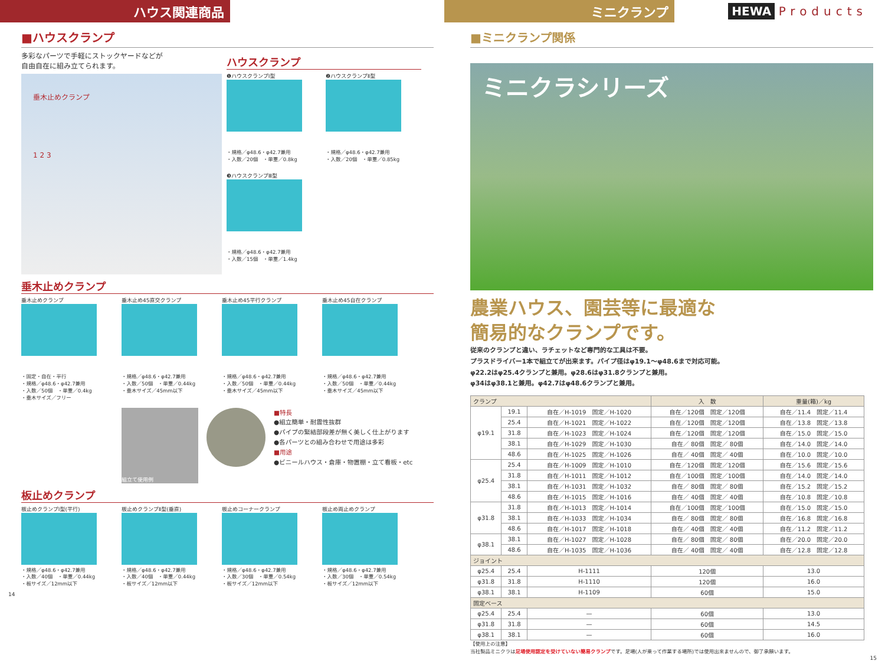ハウス関連商品
■ハウスクランプ
多彩なパーツで手軽にストックヤードなどが
自由自在に組み立てられます。
垂木止めクランプ
1 2 3
ハウスクランプ
❶ハウスクランプⅠ型
・規格／φ48.6・φ42.7兼用
・入数／20個　・単重／0.8kg
❷ハウスクランプⅡ型
・規格／φ48.6・φ42.7兼用
・入数／20個　・単重／0.85kg
❸ハウスクランプⅢ型
・規格／φ48.6・φ42.7兼用
・入数／15個　・単重／1.4kg
垂木止めクランプ
垂木止めクランプ
・固定・自在・平行
・規格／φ48.6・φ42.7兼用
・入数／50個　・単重／0.4kg
・垂木サイズ／フリー
垂木止め45直交クランプ
・規格／φ48.6・φ42.7兼用
・入数／50個　・単重／0.44kg
・垂木サイズ／45mm以下
垂木止め45平行クランプ
・規格／φ48.6・φ42.7兼用
・入数／50個　・単重／0.44kg
・垂木サイズ／45mm以下
垂木止め45自在クランプ
・規格／φ48.6・φ42.7兼用
・入数／50個　・単重／0.44kg
・垂木サイズ／45mm以下
組立て使用例
■特長
●組立簡単・耐震性抜群
●パイプの緊結部段差が無く美しく仕上がります
●各パーツとの組み合わせで用途は多彩
■用途
●ビニールハウス・倉庫・物置棚・立て看板・etc
板止めクランプ
板止めクランプⅠ型(平行)
・規格／φ48.6・φ42.7兼用
・入数／40個　・単重／0.44kg
・板サイズ／12mm以下
板止めクランプⅡ型(垂直)
・規格／φ48.6・φ42.7兼用
・入数／40個　・単重／0.44kg
・板サイズ／12mm以下
板止めコーナークランプ
・規格／φ48.6・φ42.7兼用
・入数／30個　・単重／0.54kg
・板サイズ／12mm以下
板止め両止めクランプ
・規格／φ48.6・φ42.7兼用
・入数／30個　・単重／0.54kg
・板サイズ／12mm以下
14
ミニクランプ HEWA Products
■ミニクランプ関係
ミニクラシリーズ
農業ハウス、園芸等に最適な
簡易的なクランプです。
従来のクランプと違い、ラチェットなど専門的な工具は不要。
プラスドライバー1本で組立てが出来ます。パイプ径はφ19.1〜φ48.6まで対応可能。
φ22.2はφ25.4クランプと兼用。φ28.6はφ31.8クランプと兼用。
φ34はφ38.1と兼用。φ42.7はφ48.6クランプと兼用。
| クランプ | | | 入 数 | 重量(箱)／kg |
| --- | --- | --- | --- | --- |
| φ19.1 | 19.1 | 自在／H-1019 固定／H-1020 | 自在／120個 固定／120個 | 自在／11.4 固定／11.4 |
| | 25.4 | 自在／H-1021 固定／H-1022 | 自在／120個 固定／120個 | 自在／13.8 固定／13.8 |
| | 31.8 | 自在／H-1023 固定／H-1024 | 自在／120個 固定／120個 | 自在／15.0 固定／15.0 |
| | 38.1 | 自在／H-1029 固定／H-1030 | 自在／ 80個 固定／ 80個 | 自在／14.0 固定／14.0 |
| | 48.6 | 自在／H-1025 固定／H-1026 | 自在／ 40個 固定／ 40個 | 自在／10.0 固定／10.0 |
| φ25.4 | 25.4 | 自在／H-1009 固定／H-1010 | 自在／120個 固定／120個 | 自在／15.6 固定／15.6 |
| | 31.8 | 自在／H-1011 固定／H-1012 | 自在／100個 固定／100個 | 自在／14.0 固定／14.0 |
| | 38.1 | 自在／H-1031 固定／H-1032 | 自在／ 80個 固定／ 80個 | 自在／15.2 固定／15.2 |
| | 48.6 | 自在／H-1015 固定／H-1016 | 自在／ 40個 固定／ 40個 | 自在／10.8 固定／10.8 |
| φ31.8 | 31.8 | 自在／H-1013 固定／H-1014 | 自在／100個 固定／100個 | 自在／15.0 固定／15.0 |
| | 38.1 | 自在／H-1033 固定／H-1034 | 自在／ 80個 固定／ 80個 | 自在／16.8 固定／16.8 |
| | 48.6 | 自在／H-1017 固定／H-1018 | 自在／ 40個 固定／ 40個 | 自在／11.2 固定／11.2 |
| φ38.1 | 38.1 | 自在／H-1027 固定／H-1028 | 自在／ 80個 固定／ 80個 | 自在／20.0 固定／20.0 |
| | 48.6 | 自在／H-1035 固定／H-1036 | 自在／ 40個 固定／ 40個 | 自在／12.8 固定／12.8 |
| ジョイント | | | | |
| φ25.4 | 25.4 | H-1111 | 120個 | 13.0 |
| φ31.8 | 31.8 | H-1110 | 120個 | 16.0 |
| φ38.1 | 38.1 | H-1109 | 60個 | 15.0 |
| 固定ベース | | | | |
| φ25.4 | 25.4 | — | 60個 | 13.0 |
| φ31.8 | 31.8 | — | 60個 | 14.5 |
| φ38.1 | 38.1 | — | 60個 | 16.0 |
【使用上の注意】
当社製品ミニクラは足場使用認定を受けていない簡易クランプです。足場(人が乗って作業する場所)では使用出来ませんので、御了承願います。
15